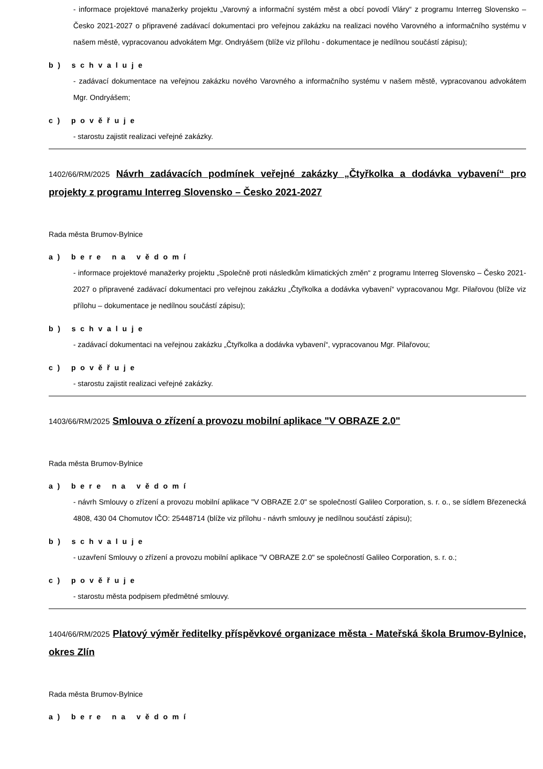- informace projektové manažerky projektu „Varovný a informační systém měst a obcí povodí Vláry“ z programu Interreg Slovensko – Česko 2021-2027 o připravené zadávací dokumentaci pro veřejnou zakázku na realizaci nového Varovného a informačního systému v našem městě, vypracovanou advokátem Mgr. Ondryášem (blíže viz přílohu - dokumentace je nedílnou součástí zápisu);
b) schvaluje
- zadávací dokumentace na veřejnou zakázku nového Varovného a informačního systému v našem městě, vypracovanou advokátem Mgr. Ondryášem;
c) pověřuje
- starostu zajistit realizaci veřejné zakázky.
1402/66/RM/2025 Návrh zadávacích podmínek veřejné zakázky „Čtyřkolka a dodávka vybavení“ pro projekty z programu Interreg Slovensko – Česko 2021-2027
Rada města Brumov-Bylnice
a) bere na vědomí
- informace projektové manažerky projektu „Společně proti následkům klimatických změn“ z programu Interreg Slovensko – Česko 2021-2027 o připravené zadávací dokumentaci pro veřejnou zakázku „Čtyřkolka a dodávka vybavení“ vypracovanou Mgr. Pilařovou (blíže viz přílohu – dokumentace je nedílnou součástí zápisu);
b) schvaluje
- zadávací dokumentaci na veřejnou zakázku „Čtyřkolka a dodávka vybavení“, vypracovanou Mgr. Pilařovou;
c) pověřuje
- starostu zajistit realizaci veřejné zakázky.
1403/66/RM/2025 Smlouva o zřízení a provozu mobilní aplikace "V OBRAZE 2.0"
Rada města Brumov-Bylnice
a) bere na vědomí
- návrh Smlouvy o zřízení a provozu mobilní aplikace "V OBRAZE 2.0" se společností Galileo Corporation, s. r. o., se sídlem Březenecká 4808, 430 04 Chomutov IČO: 25448714 (blíže viz přílohu - návrh smlouvy je nedílnou součástí zápisu);
b) schvaluje
- uzavření Smlouvy o zřízení a provozu mobilní aplikace "V OBRAZE 2.0" se společností Galileo Corporation, s. r. o.;
c) pověřuje
- starostu města podpisem předmětné smlouvy.
1404/66/RM/2025 Platový výměr ředitelky příspěvkové organizace města - Mateřská škola Brumov-Bylnice, okres Zlín
Rada města Brumov-Bylnice
a) bere na vědomí